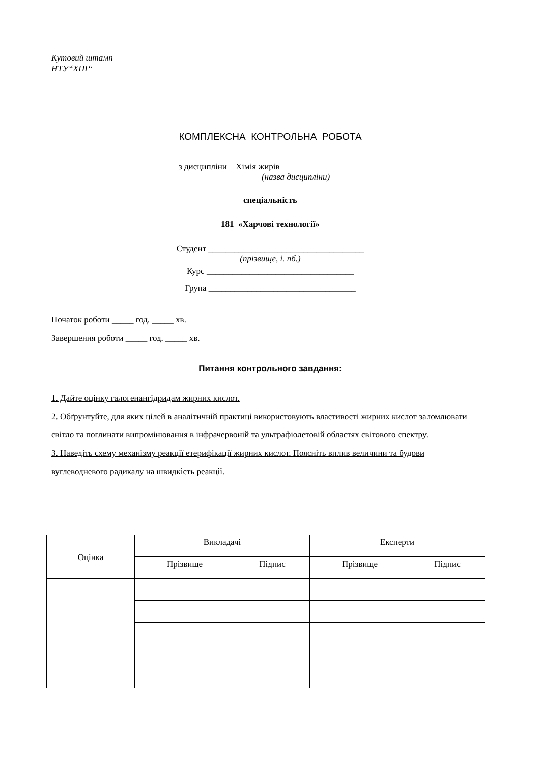Кутовий штамп
НТУ“ХПІ“
КОМПЛЕКСНА КОНТРОЛЬНА РОБОТА
з дисципліни Хімія жирів
(назва дисципліни)
спеціальність
181 «Харчові технології»
Студент ____________________________________
(прізвище, і. пб.)
Курс __________________________________
Група __________________________________
Початок роботи _____ год. _____ хв.
Завершення роботи _____ год. _____ хв.
Питання контрольного завдання:
1. Дайте оцінку галогенангідридам жирних кислот.
2. Обґрунтуйте, для яких цілей в аналітичній практиці використовують властивості жирних кислот заломлювати світло та поглинати випромінювання в інфрачервоній та ультрафіолетовій областях світового спектру.
3. Наведіть схему механізму реакції етерифікації жирних кислот. Поясніть вплив величини та будови вуглеводневого радикалу на швидкість реакції.
| Оцінка | Викладачі | | Експерти | |
| | Прізвище | Підпис | Прізвище | Підпис |